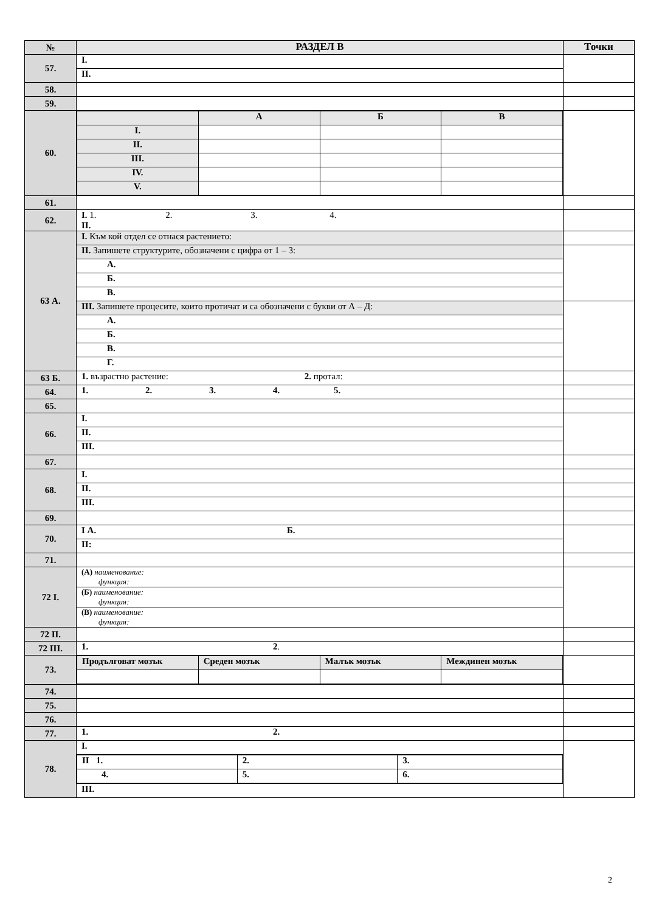| № | РАЗДЕЛ В | Точки |
| --- | --- | --- |
| 57. | I. | |
| | II. | |
| 58. | | |
| 59. | | |
| 60. | / / А / Б / В / / I. / / / / / II. / / / / / III. / / / / / IV. / / / / / V. / / / / | |
| 61. | | |
| 62. | I. 1. 2. 3. 4. II. | |
| 63 А. | I. Към кой отдел се отнася растението: | |
| | II. Запишете структурите, обозначени с цифра от 1 – 3: | |
| | А. | |
| | Б. | |
| | В. | |
| | III. Запишете процесите, които протичат и са обозначени с букви от А – Д: | |
| | А. | |
| | Б. | |
| | В. | |
| | Г. | |
| 63 Б. | 1. възрастно растение: 2. протал: | |
| 64. | 1. 2. 3. 4. 5. | |
| 65. | | |
| 66. | I. | |
| | II. | |
| | III. | |
| 67. | | |
| 68. | I. | |
| | II. | |
| | III. | |
| 69. | | |
| 70. | I А. Б. | |
| | II: | |
| 71. | | |
| 72 I. | (А) наименование: функция: | |
| | (Б) наименование: функция: | |
| | (В) наименование: функция: | |
| 72 II. | | |
| 72 III. | 1. 2 . | |
| 73. | / Продълговат мозък / Среден мозък / Малък мозък / Междинен мозък / | |
| 74. | | |
| 75. | | |
| 76. | | |
| 77. | 1. 2. | |
| 78. | I. | |
| | / II 1. / 2. / 3. / / 4. / 5. / 6. / | |
| | III. | |
2